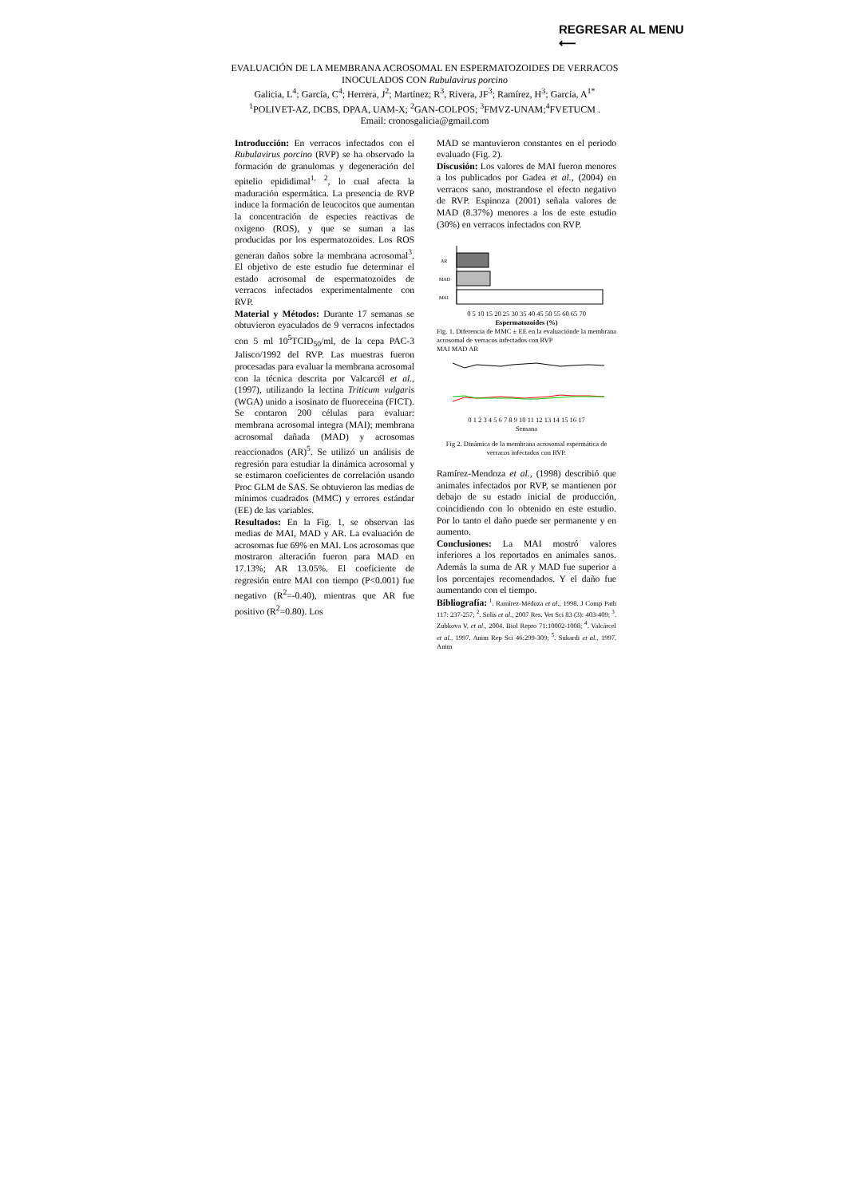REGRESAR AL MENU
⟵
EVALUACIÓN DE LA MEMBRANA ACROSOMAL EN ESPERMATOZOIDES DE VERRACOS INOCULADOS CON Rubulavirus porcino
Galicia, L<sup>4</sup>; García, C<sup>4</sup>; Herrera, J<sup>2</sup>; Martínez; R<sup>3</sup>, Rivera, JF<sup>3</sup>; Ramírez, H<sup>3</sup>; García, A<sup>1*</sup>
<sup>1</sup> POLIVET-AZ, DCBS, DPAA, UAM-X; <sup>2</sup>GAN-COLPOS; <sup>3</sup>FMVZ-UNAM;<sup>4</sup>FVETUCM .
Email: cronosgalicia@gmail.com
Introducción: En verracos infectados con el Rubulavirus porcino (RVP) se ha observado la formación de granulomas y degeneración del epitelio epididimal<sup>1, 2</sup>, lo cual afecta la maduración espermática. La presencia de RVP induce la formación de leucocitos que aumentan la concentración de especies reactivas de oxigeno (ROS), y que se suman a las producidas por los espermatozoides. Los ROS generan daños sobre la membrana acrosomal<sup>3</sup>. El objetivo de este estudio fue determinar el estado acrosomal de espermatozoides de verracos infectados experimentalmente con RVP.
Material y Métodos: Durante 17 semanas se obtuvieron eyaculados de 9 verracos infectados con 5 ml 10<sup>5</sup>TCID<sub>50</sub>/ml, de la cepa PAC-3 Jalisco/1992 del RVP. Las muestras fueron procesadas para evaluar la membrana acrosomal con la técnica descrita por Valcarcél et al., (1997), utilizando la lectina Triticum vulgaris (WGA) unido a isosinato de fluoreceina (FICT). Se contaron 200 células para evaluar: membrana acrosomal integra (MAI); membrana acrosomal dañada (MAD) y acrosomas reaccionados (AR)<sup>5</sup>. Se utilizó un análisis de regresión para estudiar la dinámica acrosomal y se estimaron coeficientes de correlación usando Proc GLM de SAS. Se obtuvieron las medias de mínimos cuadrados (MMC) y errores estándar (EE) de las variables.
Resultados: En la Fig. 1, se observan las medias de MAI, MAD y AR. La evaluación de acrosomas fue 69% en MAI. Los acrosomas que mostraron alteración fueron para MAD en 17.13%; AR 13.05%. El coeficiente de regresión entre MAI con tiempo (P<0.001) fue negativo (R<sup>2</sup>=-0.40), mientras que AR fue positivo (R<sup>2</sup>=0.80). Los
MAD se mantuvieron constantes en el periodo evaluado (Fig. 2).
Discusión: Los valores de MAI fueron menores a los publicados por Gadea et al., (2004) en verracos sano, mostrandose el efecto negativo de RVP. Espinoza (2001) señala valores de MAD (8.37%) menores a los de este estudio (30%) en verracos infectados con RVP.
AR
MAD
MAI
0 5 10 15 20 25 30 35 40 45 50 55 60 65 70
Espermatozoides (%)
Fig. 1. Diferencia de MMC ± EE en la evaluacióndе la membrana acrosomal de verracos infectados con RVP
MAI MAD AR
0 1 2 3 4 5 6 7 8 9 10 11 12 13 14 15 16 17
Semana
Fig 2. Dinámica de la membrana acrosomal espermática de verracos infectados con RVP.
Ramírez-Mendoza et al., (1998) describió que animales infectados por RVP, se mantienen por debajo de su estado inicial de producción, coincidiendo con lo obtenido en este estudio. Por lo tanto el daño puede ser permanente y en aumento.
Conclusiones: La MAI mostró valores inferiores a los reportados en animales sanos. Además la suma de AR y MAD fue superior a los porcentajes recomendados. Y el daño fue aumentando con el tiempo.
Bibliografía: <sup>1</sup>. Ramírez-Médoza et al., 1998. J Comp Path 117: 237-257; <sup>2</sup>. Solis et al., 2007 Res. Vet Sci 83 (3): 403-409; <sup>3</sup>. Zubkova V, et al., 2004. Biol Repro 71:10002-1008; <sup>4</sup>. Valcárcel et al., 1997. Anim Rep Sci 46:299-309; <sup>5</sup>. Sukardi et al., 1997. Anim